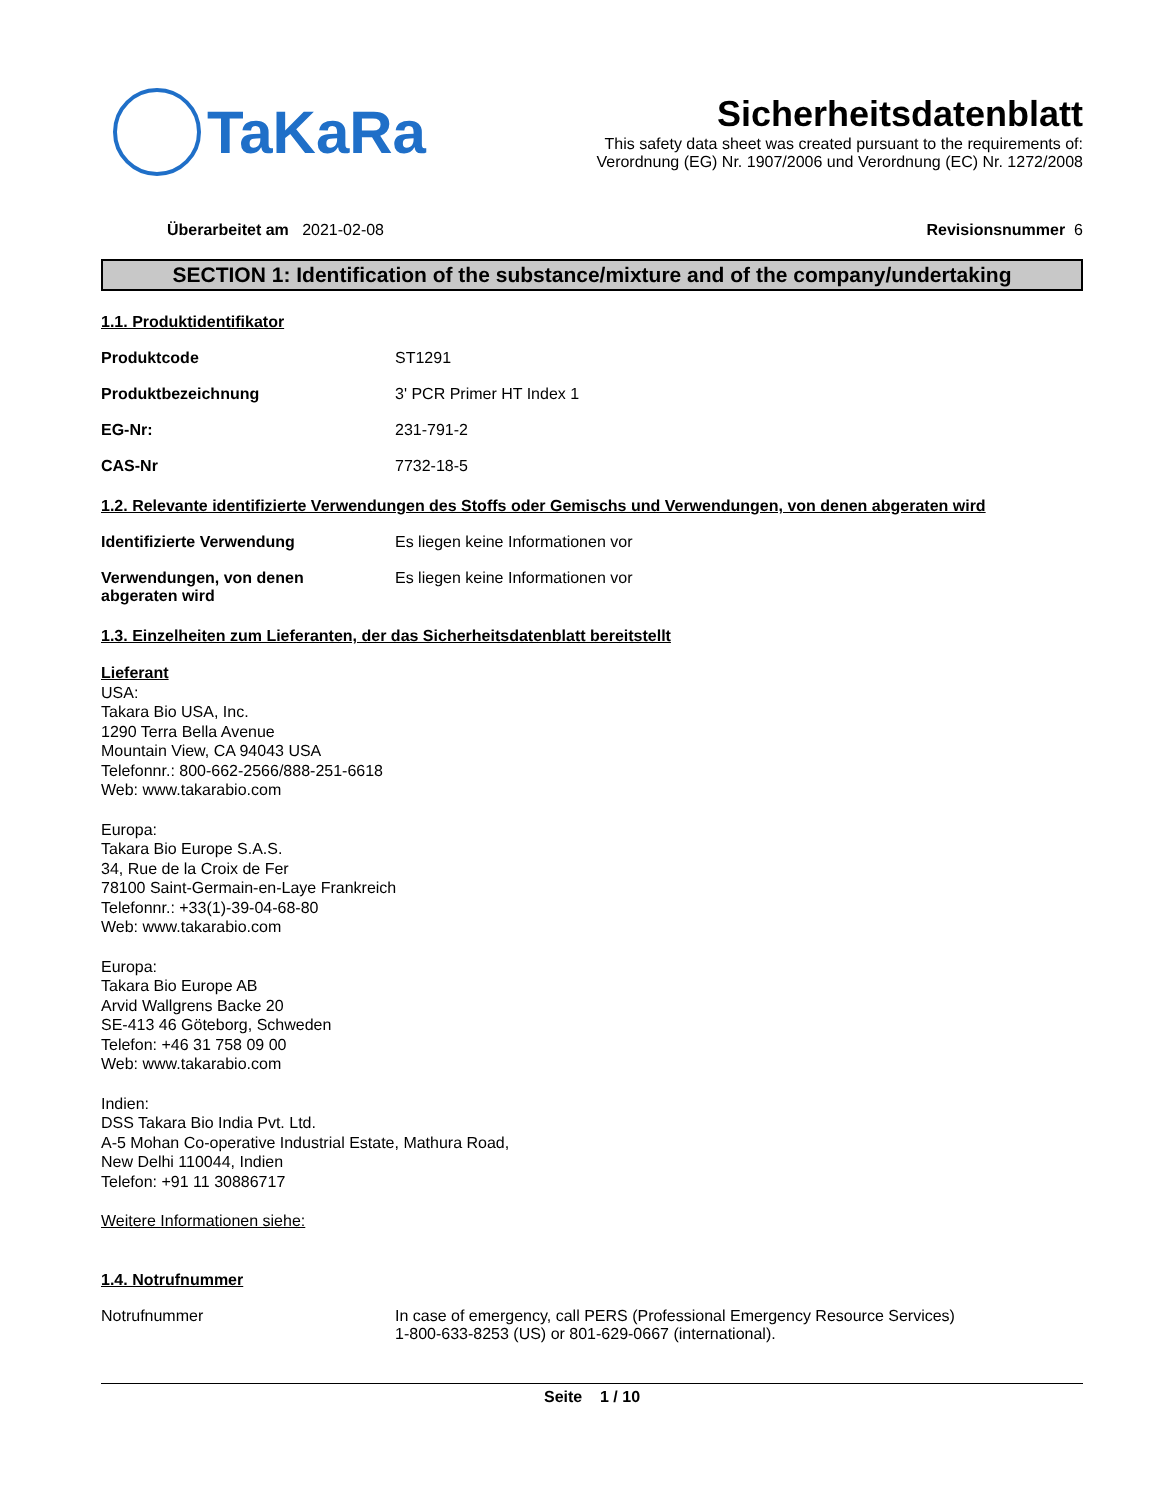TaKaRa
Sicherheitsdatenblatt
This safety data sheet was created pursuant to the requirements of:
Verordnung (EG) Nr. 1907/2006 und Verordnung (EC) Nr. 1272/2008
Überarbeitet am 2021-02-08 Revisionsnummer 6
SECTION 1: Identification of the substance/mixture and of the company/undertaking
1.1. Produktidentifikator
Produktcode ST1291
Produktbezeichnung 3' PCR Primer HT Index 1
EG-Nr: 231-791-2
CAS-Nr 7732-18-5
1.2. Relevante identifizierte Verwendungen des Stoffs oder Gemischs und Verwendungen, von denen abgeraten wird
Identifizierte Verwendung Es liegen keine Informationen vor
Verwendungen, von denen
abgeraten wird
Es liegen keine Informationen vor
1.3. Einzelheiten zum Lieferanten, der das Sicherheitsdatenblatt bereitstellt
Lieferant
USA:
Takara Bio USA, Inc.
1290 Terra Bella Avenue
Mountain View, CA 94043 USA
Telefonnr.: 800-662-2566/888-251-6618
Web: www.takarabio.com
Europa:
Takara Bio Europe S.A.S.
34, Rue de la Croix de Fer
78100 Saint-Germain-en-Laye Frankreich
Telefonnr.: +33(1)-39-04-68-80
Web: www.takarabio.com
Europa:
Takara Bio Europe AB
Arvid Wallgrens Backe 20
SE-413 46 Göteborg, Schweden
Telefon: +46 31 758 09 00
Web: www.takarabio.com
Indien:
DSS Takara Bio India Pvt. Ltd.
A-5 Mohan Co-operative Industrial Estate, Mathura Road,
New Delhi 110044, Indien
Telefon: +91 11 30886717
Weitere Informationen siehe:
1.4. Notrufnummer
Notrufnummer In case of emergency, call PERS (Professional Emergency Resource Services)
1-800-633-8253 (US) or 801-629-0667 (international).
Seite 1 / 10